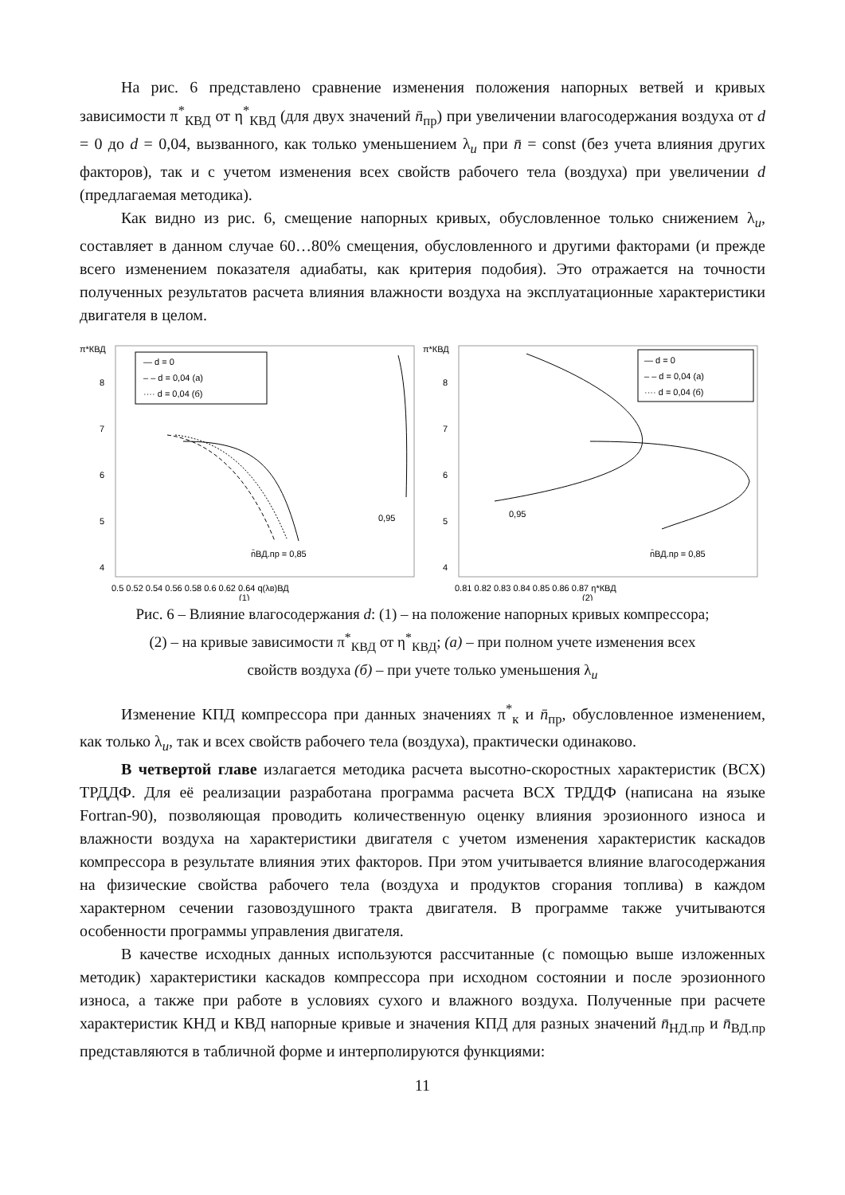На рис. 6 представлено сравнение изменения положения напорных ветвей и кривых зависимости π<sup>*</sup><sub>КВД</sub> от η<sup>*</sup><sub>КВД</sub> (для двух значений n̄<sub>пр</sub>) при увеличении влагосодержания воздуха от d = 0 до d = 0,04, вызванного, как только уменьшением λ<sub>u</sub> при n̄ = const (без учета влияния других факторов), так и с учетом изменения всех свойств рабочего тела (воздуха) при увеличении d (предлагаемая методика).
Как видно из рис. 6, смещение напорных кривых, обусловленное только снижением λ<sub>u</sub>, составляет в данном случае 60…80% смещения, обусловленного и другими факторами (и прежде всего изменением показателя адиабаты, как критерия подобия). Это отражается на точности полученных результатов расчета влияния влажности воздуха на эксплуатационные характеристики двигателя в целом.
π*КВД
8
7
6
5
4
— d = 0
– – d = 0,04 (а)
···· d = 0,04 (б)
0,95
n̄ВД.пр = 0,85
0.5 0.52 0.54 0.56 0.58 0.6 0.62 0.64 q(λв)ВД
(1)
π*КВД
8
7
6
5
4
— d = 0
– – d = 0,04 (а)
···· d = 0,04 (б)
0,95
n̄ВД.пр = 0,85
0.81 0.82 0.83 0.84 0.85 0.86 0.87 η*КВД
(2)
Рис. 6 – Влияние влагосодержания d: (1) – на положение напорных кривых компрессора;
(2) – на кривые зависимости π<sup>*</sup><sub>КВД</sub> от η<sup>*</sup><sub>КВД</sub>; (а) – при полном учете изменения всех
свойств воздуха (б) – при учете только уменьшения λ<sub>u</sub>
Изменение КПД компрессора при данных значениях π<sup>*</sup><sub>к</sub> и n̄<sub>пр</sub>, обусловленное изменением, как только λ<sub>u</sub>, так и всех свойств рабочего тела (воздуха), практически одинаково.
В четвертой главе излагается методика расчета высотно-скоростных характеристик (ВСХ) ТРДДФ. Для её реализации разработана программа расчета ВСХ ТРДДФ (написана на языке Fortran-90), позволяющая проводить количественную оценку влияния эрозионного износа и влажности воздуха на характеристики двигателя с учетом изменения характеристик каскадов компрессора в результате влияния этих факторов. При этом учитывается влияние влагосодержания на физические свойства рабочего тела (воздуха и продуктов сгорания топлива) в каждом характерном сечении газовоздушного тракта двигателя. В программе также учитываются особенности программы управления двигателя.
В качестве исходных данных используются рассчитанные (с помощью выше изложенных методик) характеристики каскадов компрессора при исходном состоянии и после эрозионного износа, а также при работе в условиях сухого и влажного воздуха. Полученные при расчете характеристик КНД и КВД напорные кривые и значения КПД для разных значений n̄<sub>НД.пр</sub> и n̄<sub>ВД.пр</sub> представляются в табличной форме и интерполируются функциями:
11